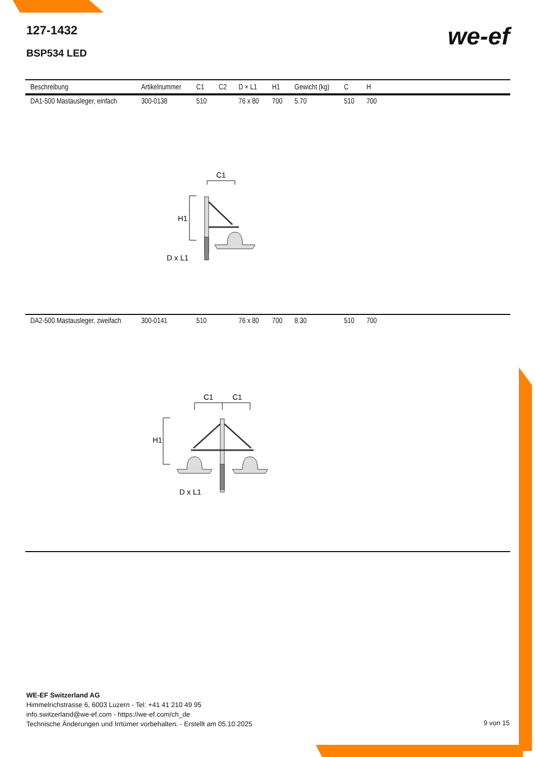127-1432
BSP534 LED
we-ef
| Beschreibung | Artikelnummer | C1 | C2 | D × L1 | H1 | Gewicht (kg) | C | H | |
| --- | --- | --- | --- | --- | --- | --- | --- | --- | --- |
| DA1-500 Mastausleger, einfach | 300-0138 | 510 | | 76 x 80 | 700 | 5.70 | 510 | 700 | |
| DA2-500 Mastausleger, zweifach | 300-0141 | 510 | | 76 x 80 | 700 | 8.30 | 510 | 700 | |
C1
H1
D x L1
C1
C1
H1
D x L1
WE-EF Switzerland AG
Himmelrichstrasse 6, 6003 Luzern - Tel: +41 41 210 49 95
info.switzerland@we-ef.com - https://we-ef.com/ch_de
Technische Änderungen und Irrtümer vorbehalten. - Erstellt am 05.10.2025
9 von 15